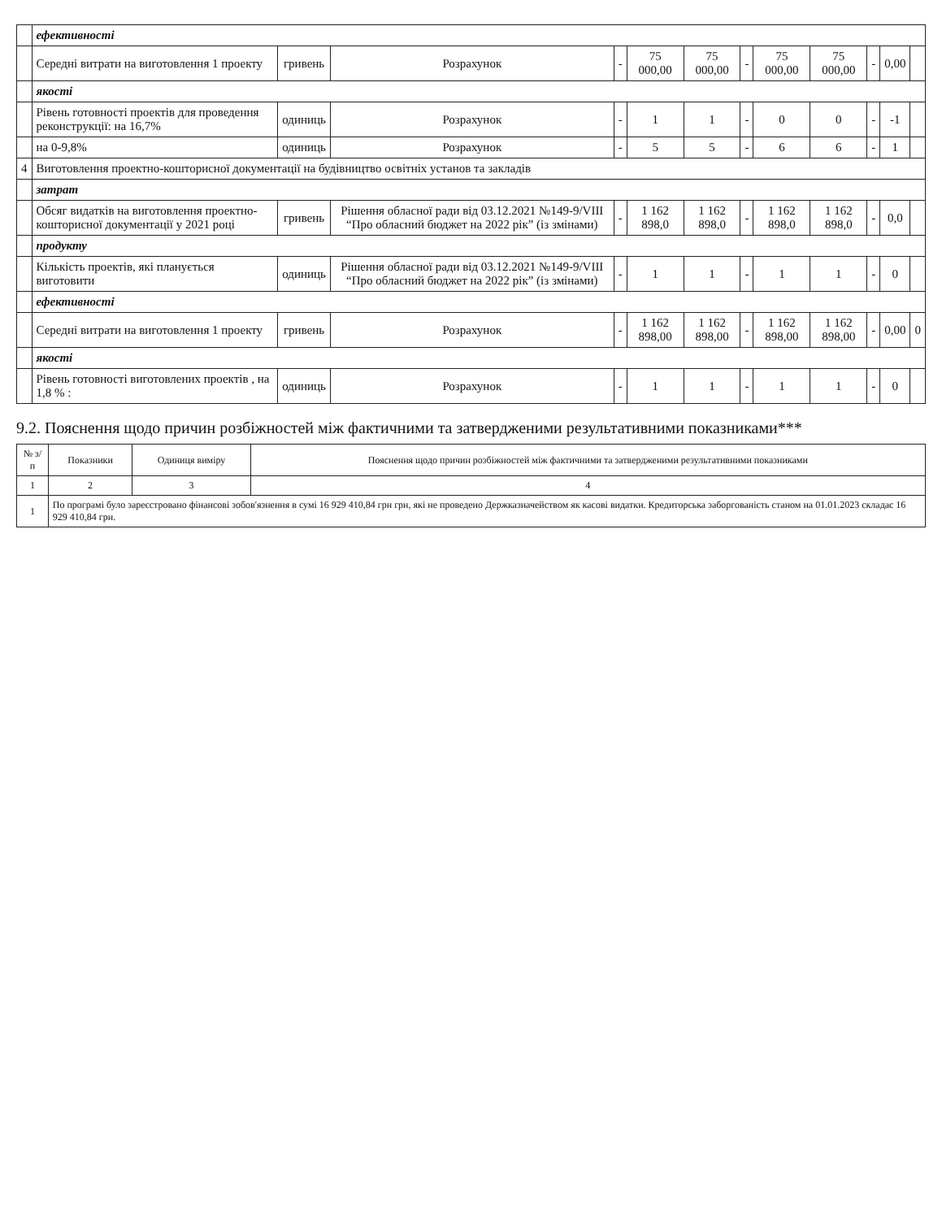| | ефективності | | | | | | | | | | | |
| | Середні витрати на виготовлення 1 проекту | гривень | Розрахунок | - | 75 000,00 | 75 000,00 | - | 75 000,00 | 75 000,00 | - | 0,00 | |
| | якості | | | | | | | | | | | |
| | Рівень готовності проектів для проведення реконструкції: на 16,7% | одиниць | Розрахунок | - | 1 | 1 | - | 0 | 0 | - | -1 | |
| | на 0-9,8% | одиниць | Розрахунок | - | 5 | 5 | - | 6 | 6 | - | 1 | |
| 4 | Виготовлення проектно-кошторисної документації на будівництво освітніх установ та закладів | | | | | | | | | | | |
| | затрат | | | | | | | | | | | |
| | Обсяг видатків на виготовлення проектно-кошторисної документації у 2021 році | гривень | Рішення обласної ради від 03.12.2021 №149-9/VIII “Про обласний бюджет на 2022 рік” (із змінами) | - | 1 162 898,0 | 1 162 898,0 | - | 1 162 898,0 | 1 162 898,0 | - | 0,0 | |
| | продукту | | | | | | | | | | | |
| | Кількість проектів, які планується виготовити | одиниць | Рішення обласної ради від 03.12.2021 №149-9/VIII “Про обласний бюджет на 2022 рік” (із змінами) | - | 1 | 1 | - | 1 | 1 | - | 0 | |
| | ефективності | | | | | | | | | | | |
| | Середні витрати на виготовлення 1 проекту | гривень | Розрахунок | - | 1 162 898,00 | 1 162 898,00 | - | 1 162 898,00 | 1 162 898,00 | - | 0,00 | 0 |
| | якості | | | | | | | | | | | |
| | Рівень готовності виготовлених проектів , на 1,8 % : | одиниць | Розрахунок | - | 1 | 1 | - | 1 | 1 | - | 0 | |
9.2. Пояснення щодо причин розбіжностей між фактичними та затвердженими результативними показниками***
| № з/п | Показники | Одиниця виміру | Пояснення щодо причин розбіжностей між фактичними та затвердженими результативними показниками |
| --- | --- | --- | --- |
| 1 | 2 | 3 | 4 |
| 1 | По програмі було зареєстровано фінансові зобов'язнення в сумі 16 929 410,84 грн грн, які не проведено Держказначейством як касові видатки. Кредиторська заборгованість станом на 01.01.2023 складає 16 929 410,84 грн. | | |